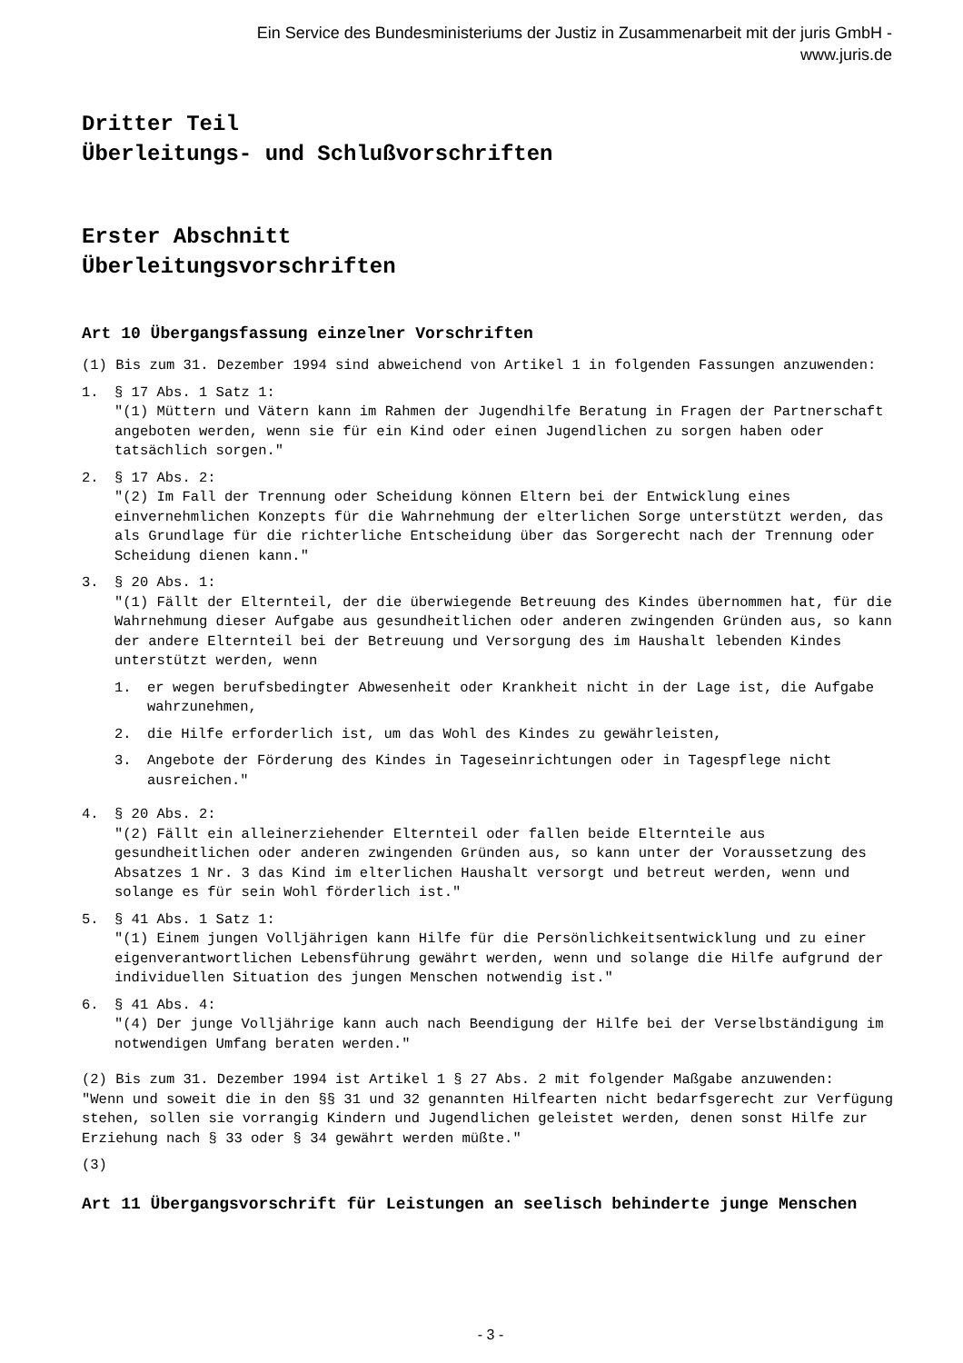Ein Service des Bundesministeriums der Justiz in Zusammenarbeit mit der juris GmbH -
www.juris.de
Dritter Teil
Überleitungs- und Schlußvorschriften
Erster Abschnitt
Überleitungsvorschriften
Art 10 Übergangsfassung einzelner Vorschriften
(1) Bis zum 31. Dezember 1994 sind abweichend von Artikel 1 in folgenden Fassungen anzuwenden:
1. § 17 Abs. 1 Satz 1:
"(1) Müttern und Vätern kann im Rahmen der Jugendhilfe Beratung in Fragen der Partnerschaft angeboten werden, wenn sie für ein Kind oder einen Jugendlichen zu sorgen haben oder tatsächlich sorgen."
2. § 17 Abs. 2:
"(2) Im Fall der Trennung oder Scheidung können Eltern bei der Entwicklung eines einvernehmlichen Konzepts für die Wahrnehmung der elterlichen Sorge unterstützt werden, das als Grundlage für die richterliche Entscheidung über das Sorgerecht nach der Trennung oder Scheidung dienen kann."
3. § 20 Abs. 1:
"(1) Fällt der Elternteil, der die überwiegende Betreuung des Kindes übernommen hat, für die Wahrnehmung dieser Aufgabe aus gesundheitlichen oder anderen zwingenden Gründen aus, so kann der andere Elternteil bei der Betreuung und Versorgung des im Haushalt lebenden Kindes unterstützt werden, wenn
1. er wegen berufsbedingter Abwesenheit oder Krankheit nicht in der Lage ist, die Aufgabe wahrzunehmen,
2. die Hilfe erforderlich ist, um das Wohl des Kindes zu gewährleisten,
3. Angebote der Förderung des Kindes in Tageseinrichtungen oder in Tagespflege nicht ausreichen."
4. § 20 Abs. 2:
"(2) Fällt ein alleinerziehender Elternteil oder fallen beide Elternteile aus gesundheitlichen oder anderen zwingenden Gründen aus, so kann unter der Voraussetzung des Absatzes 1 Nr. 3 das Kind im elterlichen Haushalt versorgt und betreut werden, wenn und solange es für sein Wohl förderlich ist."
5. § 41 Abs. 1 Satz 1:
"(1) Einem jungen Volljährigen kann Hilfe für die Persönlichkeitsentwicklung und zu einer eigenverantwortlichen Lebensführung gewährt werden, wenn und solange die Hilfe aufgrund der individuellen Situation des jungen Menschen notwendig ist."
6. § 41 Abs. 4:
"(4) Der junge Volljährige kann auch nach Beendigung der Hilfe bei der Verselbständigung im notwendigen Umfang beraten werden."
(2) Bis zum 31. Dezember 1994 ist Artikel 1 § 27 Abs. 2 mit folgender Maßgabe anzuwenden:
"Wenn und soweit die in den §§ 31 und 32 genannten Hilfearten nicht bedarfsgerecht zur Verfügung stehen, sollen sie vorrangig Kindern und Jugendlichen geleistet werden, denen sonst Hilfe zur Erziehung nach § 33 oder § 34 gewährt werden müßte."
(3)
Art 11 Übergangsvorschrift für Leistungen an seelisch behinderte junge Menschen
- 3 -